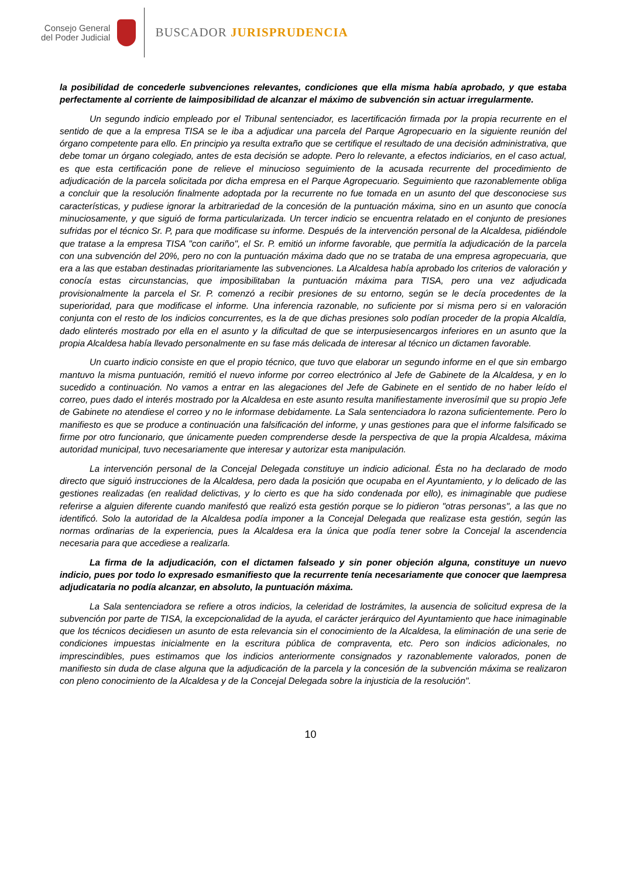Consejo General
del Poder Judicial
BUSCADOR JURISPRUDENCIA
la posibilidad de concederle subvenciones relevantes, condiciones que ella misma había aprobado, y que estaba perfectamente al corriente de laimposibilidad de alcanzar el máximo de subvención sin actuar irregularmente.
Un segundo indicio empleado por el Tribunal sentenciador, es lacertificación firmada por la propia recurrente en el sentido de que a la empresa TISA se le iba a adjudicar una parcela del Parque Agropecuario en la siguiente reunión del órgano competente para ello. En principio ya resulta extraño que se certifique el resultado de una decisión administrativa, que debe tomar un órgano colegiado, antes de esta decisión se adopte. Pero lo relevante, a efectos indiciarios, en el caso actual, es que esta certificación pone de relieve el minucioso seguimiento de la acusada recurrente del procedimiento de adjudicación de la parcela solicitada por dicha empresa en el Parque Agropecuario. Seguimiento que razonablemente obliga a concluir que la resolución finalmente adoptada por la recurrente no fue tomada en un asunto del que desconociese sus características, y pudiese ignorar la arbitrariedad de la concesión de la puntuación máxima, sino en un asunto que conocía minuciosamente, y que siguió de forma particularizada. Un tercer indicio se encuentra relatado en el conjunto de presiones sufridas por el técnico Sr. P, para que modificase su informe. Después de la intervención personal de la Alcaldesa, pidiéndole que tratase a la empresa TISA "con cariño", el Sr. P. emitió un informe favorable, que permitía la adjudicación de la parcela con una subvención del 20%, pero no con la puntuación máxima dado que no se trataba de una empresa agropecuaria, que era a las que estaban destinadas prioritariamente las subvenciones. La Alcaldesa había aprobado los criterios de valoración y conocía estas circunstancias, que imposibilitaban la puntuación máxima para TISA, pero una vez adjudicada provisionalmente la parcela el Sr. P. comenzó a recibir presiones de su entorno, según se le decía procedentes de la superioridad, para que modificase el informe. Una inferencia razonable, no suficiente por si misma pero si en valoración conjunta con el resto de los indicios concurrentes, es la de que dichas presiones solo podían proceder de la propia Alcaldía, dado elinterés mostrado por ella en el asunto y la dificultad de que se interpusiesencargos inferiores en un asunto que la propia Alcaldesa había llevado personalmente en su fase más delicada de interesar al técnico un dictamen favorable.
Un cuarto indicio consiste en que el propio técnico, que tuvo que elaborar un segundo informe en el que sin embargo mantuvo la misma puntuación, remitió el nuevo informe por correo electrónico al Jefe de Gabinete de la Alcaldesa, y en lo sucedido a continuación. No vamos a entrar en las alegaciones del Jefe de Gabinete en el sentido de no haber leído el correo, pues dado el interés mostrado por la Alcaldesa en este asunto resulta manifiestamente inverosímil que su propio Jefe de Gabinete no atendiese el correo y no le informase debidamente. La Sala sentenciadora lo razona suficientemente. Pero lo manifiesto es que se produce a continuación una falsificación del informe, y unas gestiones para que el informe falsificado se firme por otro funcionario, que únicamente pueden comprenderse desde la perspectiva de que la propia Alcaldesa, máxima autoridad municipal, tuvo necesariamente que interesar y autorizar esta manipulación.
La intervención personal de la Concejal Delegada constituye un indicio adicional. Ésta no ha declarado de modo directo que siguió instrucciones de la Alcaldesa, pero dada la posición que ocupaba en el Ayuntamiento, y lo delicado de las gestiones realizadas (en realidad delictivas, y lo cierto es que ha sido condenada por ello), es inimaginable que pudiese referirse a alguien diferente cuando manifestó que realizó esta gestión porque se lo pidieron "otras personas", a las que no identificó. Solo la autoridad de la Alcaldesa podía imponer a la Concejal Delegada que realizase esta gestión, según las normas ordinarias de la experiencia, pues la Alcaldesa era la única que podía tener sobre la Concejal la ascendencia necesaria para que accediese a realizarla.
La firma de la adjudicación, con el dictamen falseado y sin poner objeción alguna, constituye un nuevo indicio, pues por todo lo expresado esmanifiesto que la recurrente tenía necesariamente que conocer que laempresa adjudicataria no podía alcanzar, en absoluto, la puntuación máxima.
La Sala sentenciadora se refiere a otros indicios, la celeridad de lostrámites, la ausencia de solicitud expresa de la subvención por parte de TISA, la excepcionalidad de la ayuda, el carácter jerárquico del Ayuntamiento que hace inimaginable que los técnicos decidiesen un asunto de esta relevancia sin el conocimiento de la Alcaldesa, la eliminación de una serie de condiciones impuestas inicialmente en la escritura pública de compraventa, etc. Pero son indicios adicionales, no imprescindibles, pues estimamos que los indicios anteriormente consignados y razonablemente valorados, ponen de manifiesto sin duda de clase alguna que la adjudicación de la parcela y la concesión de la subvención máxima se realizaron con pleno conocimiento de la Alcaldesa y de la Concejal Delegada sobre la injusticia de la resolución".
10